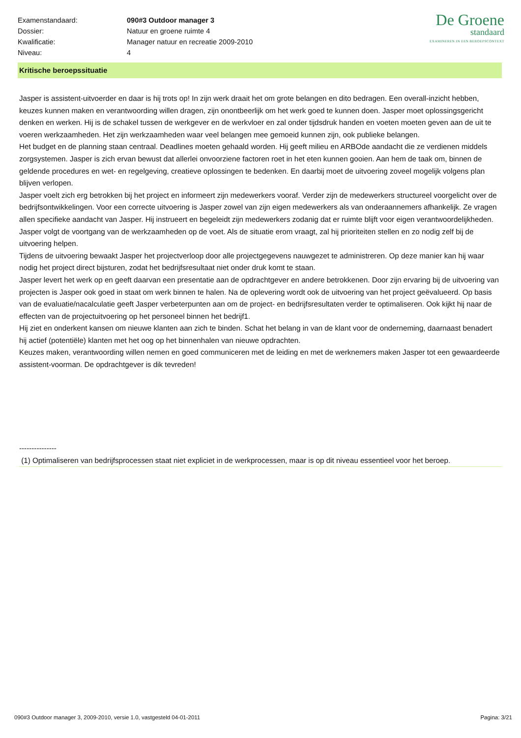| Examenstandaard: | 090#3 Outdoor manager 3 |
| Dossier: | Natuur en groene ruimte 4 |
| Kwalificatie: | Manager natuur en recreatie 2009-2010 |
| Niveau: | 4 |
De Groene
standaard
EXAMINEREN IN EEN BEROEPSCONTEXT
Kritische beroepssituatie
Jasper is assistent-uitvoerder en daar is hij trots op! In zijn werk draait het om grote belangen en dito bedragen. Een overall-inzicht hebben, keuzes kunnen maken en verantwoording willen dragen, zijn onontbeerlijk om het werk goed te kunnen doen. Jasper moet oplossingsgericht denken en werken. Hij is de schakel tussen de werkgever en de werkvloer en zal onder tijdsdruk handen en voeten moeten geven aan de uit te voeren werkzaamheden. Het zijn werkzaamheden waar veel belangen mee gemoeid kunnen zijn, ook publieke belangen.
Het budget en de planning staan centraal. Deadlines moeten gehaald worden. Hij geeft milieu en ARBOde aandacht die ze verdienen middels zorgsystemen. Jasper is zich ervan bewust dat allerlei onvoorziene factoren roet in het eten kunnen gooien. Aan hem de taak om, binnen de geldende procedures en wet- en regelgeving, creatieve oplossingen te bedenken. En daarbij moet de uitvoering zoveel mogelijk volgens plan blijven verlopen.
Jasper voelt zich erg betrokken bij het project en informeert zijn medewerkers vooraf. Verder zijn de medewerkers structureel voorgelicht over de bedrijfsontwikkelingen. Voor een correcte uitvoering is Jasper zowel van zijn eigen medewerkers als van onderaannemers afhankelijk. Ze vragen allen specifieke aandacht van Jasper. Hij instrueert en begeleidt zijn medewerkers zodanig dat er ruimte blijft voor eigen verantwoordelijkheden. Jasper volgt de voortgang van de werkzaamheden op de voet. Als de situatie erom vraagt, zal hij prioriteiten stellen en zo nodig zelf bij de uitvoering helpen.
Tijdens de uitvoering bewaakt Jasper het projectverloop door alle projectgegevens nauwgezet te administreren. Op deze manier kan hij waar nodig het project direct bijsturen, zodat het bedrijfsresultaat niet onder druk komt te staan.
Jasper levert het werk op en geeft daarvan een presentatie aan de opdrachtgever en andere betrokkenen. Door zijn ervaring bij de uitvoering van projecten is Jasper ook goed in staat om werk binnen te halen. Na de oplevering wordt ook de uitvoering van het project geëvalueerd. Op basis van de evaluatie/nacalculatie geeft Jasper verbeterpunten aan om de project- en bedrijfsresultaten verder te optimaliseren. Ook kijkt hij naar de effecten van de projectuitvoering op het personeel binnen het bedrijf1.
Hij ziet en onderkent kansen om nieuwe klanten aan zich te binden. Schat het belang in van de klant voor de onderneming, daarnaast benadert hij actief (potentiële) klanten met het oog op het binnenhalen van nieuwe opdrachten.
Keuzes maken, verantwoording willen nemen en goed communiceren met de leiding en met de werknemers maken Jasper tot een gewaardeerde assistent-voorman. De opdrachtgever is dik tevreden!
---------------
(1) Optimaliseren van bedrijfsprocessen staat niet expliciet in de werkprocessen, maar is op dit niveau essentieel voor het beroep.
090#3 Outdoor manager 3, 2009-2010, versie 1.0, vastgesteld 04-01-2011 Pagina: 3/21